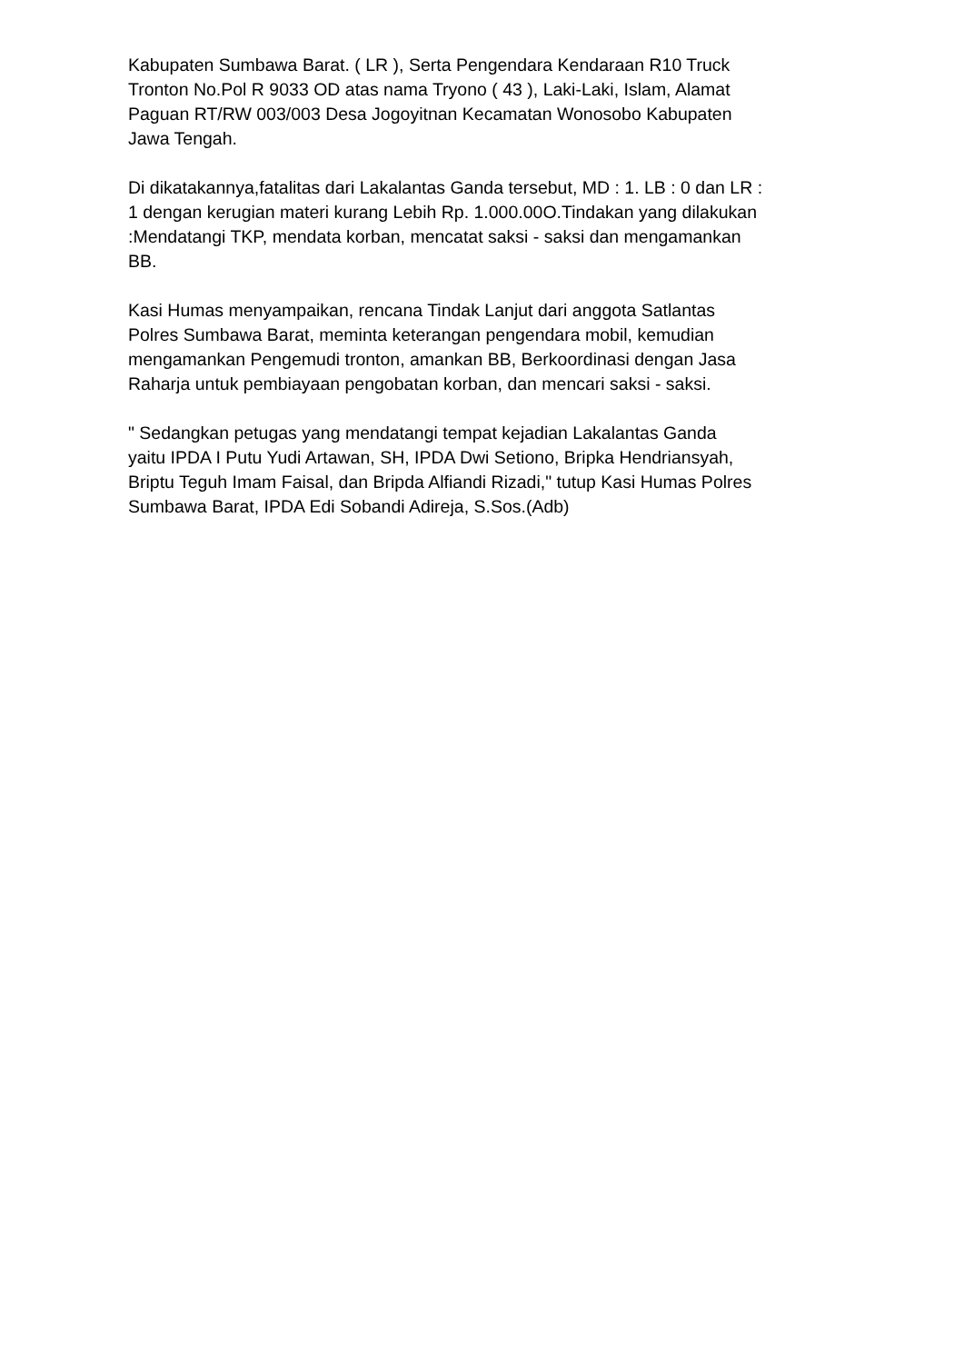Kabupaten Sumbawa Barat. ( LR ), Serta Pengendara Kendaraan R10 Truck Tronton No.Pol R 9033 OD atas nama Tryono ( 43 ), Laki-Laki, Islam, Alamat Paguan RT/RW 003/003 Desa Jogoyitnan Kecamatan Wonosobo Kabupaten Jawa Tengah.
Di dikatakannya,fatalitas dari Lakalantas Ganda tersebut, MD : 1. LB : 0 dan LR : 1 dengan kerugian materi kurang Lebih Rp. 1.000.00O.Tindakan yang dilakukan :Mendatangi TKP, mendata korban, mencatat saksi - saksi dan mengamankan BB.
Kasi Humas menyampaikan, rencana Tindak Lanjut dari anggota Satlantas Polres Sumbawa Barat, meminta keterangan pengendara mobil, kemudian mengamankan Pengemudi tronton, amankan BB, Berkoordinasi dengan Jasa Raharja untuk pembiayaan pengobatan korban, dan mencari saksi - saksi.
" Sedangkan petugas yang mendatangi tempat kejadian Lakalantas Ganda yaitu IPDA I Putu Yudi Artawan, SH, IPDA Dwi Setiono, Bripka Hendriansyah, Briptu Teguh Imam Faisal, dan Bripda Alfiandi Rizadi," tutup Kasi Humas Polres Sumbawa Barat, IPDA Edi Sobandi Adireja, S.Sos.(Adb)